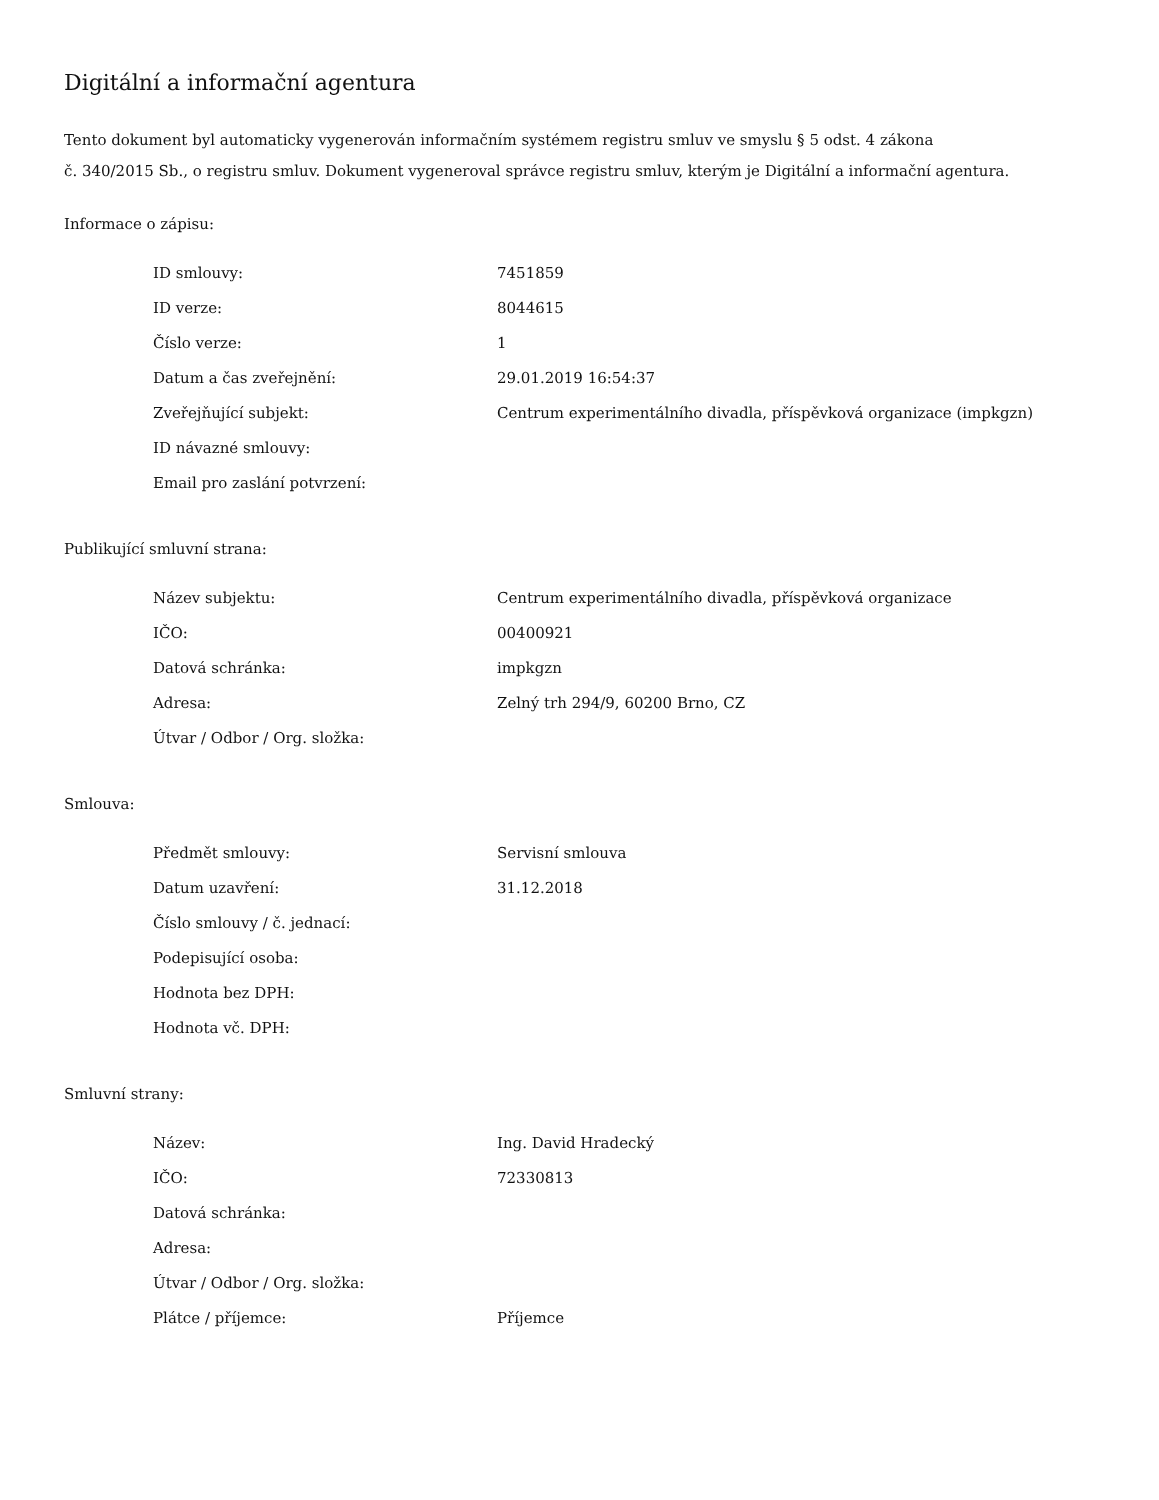Digitální a informační agentura
Tento dokument byl automaticky vygenerován informačním systémem registru smluv ve smyslu § 5 odst. 4 zákona
č. 340/2015 Sb., o registru smluv. Dokument vygeneroval správce registru smluv, kterým je Digitální a informační agentura.
Informace o zápisu:
| ID smlouvy: | 7451859 |
| ID verze: | 8044615 |
| Číslo verze: | 1 |
| Datum a čas zveřejnění: | 29.01.2019 16:54:37 |
| Zveřejňující subjekt: | Centrum experimentálního divadla, příspěvková organizace (impkgzn) |
| ID návazné smlouvy: | |
| Email pro zaslání potvrzení: | |
Publikující smluvní strana:
| Název subjektu: | Centrum experimentálního divadla, příspěvková organizace |
| IČO: | 00400921 |
| Datová schránka: | impkgzn |
| Adresa: | Zelný trh 294/9, 60200 Brno, CZ |
| Útvar / Odbor / Org. složka: | |
Smlouva:
| Předmět smlouvy: | Servisní smlouva |
| Datum uzavření: | 31.12.2018 |
| Číslo smlouvy / č. jednací: | |
| Podepisující osoba: | |
| Hodnota bez DPH: | |
| Hodnota vč. DPH: | |
Smluvní strany:
| Název: | Ing. David Hradecký |
| IČO: | 72330813 |
| Datová schránka: | |
| Adresa: | |
| Útvar / Odbor / Org. složka: | |
| Plátce / příjemce: | Příjemce |